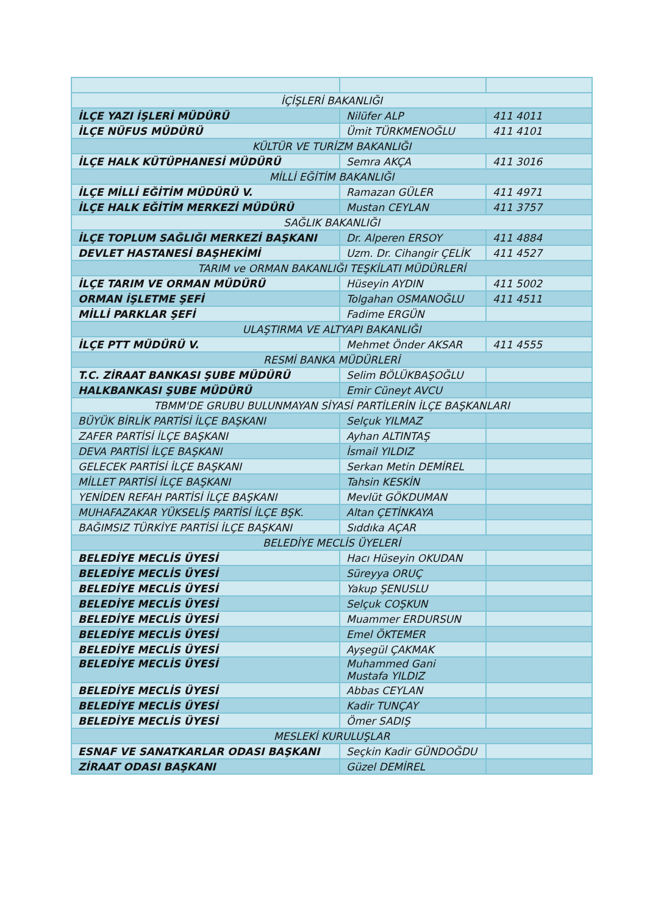| İÇİŞLERİ BAKANLIĞI | | |
| İLÇE YAZI İŞLERİ MÜDÜRÜ | Nilüfer ALP | 411 4011 |
| İLÇE NÜFUS MÜDÜRÜ | Ümit TÜRKMENOĞLU | 411 4101 |
| KÜLTÜR VE TURİZM BAKANLIĞI | | |
| İLÇE HALK KÜTÜPHANESİ MÜDÜRÜ | Semra AKÇA | 411 3016 |
| MİLLİ EĞİTİM BAKANLIĞI | | |
| İLÇE MİLLİ EĞİTİM MÜDÜRÜ V. | Ramazan GÜLER | 411 4971 |
| İLÇE HALK EĞİTİM MERKEZİ MÜDÜRÜ | Mustan CEYLAN | 411 3757 |
| SAĞLIK BAKANLIĞI | | |
| İLÇE TOPLUM SAĞLIĞI MERKEZİ BAŞKANI | Dr. Alperen ERSOY | 411 4884 |
| DEVLET HASTANESİ BAŞHEKİMİ | Uzm. Dr. Cihangir ÇELİK | 411 4527 |
| TARIM ve ORMAN BAKANLIĞI TEŞKİLATI MÜDÜRLERİ | | |
| İLÇE TARIM VE ORMAN MÜDÜRÜ | Hüseyin AYDIN | 411 5002 |
| ORMAN İŞLETME ŞEFİ | Tolgahan OSMANOĞLU | 411 4511 |
| MİLLİ PARKLAR ŞEFİ | Fadime ERGÜN | |
| ULAŞTIRMA VE ALTYAPI BAKANLIĞI | | |
| İLÇE PTT MÜDÜRÜ V. | Mehmet Önder AKSAR | 411 4555 |
| RESMİ BANKA MÜDÜRLERİ | | |
| T.C. ZİRAAT BANKASI ŞUBE MÜDÜRÜ | Selim BÖLÜKBAŞOĞLU | |
| HALKBANKASI ŞUBE MÜDÜRÜ | Emir Cüneyt AVCU | |
| TBMM'DE GRUBU BULUNMAYAN SİYASİ PARTİLERİN İLÇE BAŞKANLARI | | |
| BÜYÜK BİRLİK PARTİSİ İLÇE BAŞKANI | Selçuk YILMAZ | |
| ZAFER PARTİSİ İLÇE BAŞKANI | Ayhan ALTINTAŞ | |
| DEVA PARTİSİ İLÇE BAŞKANI | İsmail YILDIZ | |
| GELECEK PARTİSİ İLÇE BAŞKANI | Serkan Metin DEMİREL | |
| MİLLET PARTİSİ İLÇE BAŞKANI | Tahsin KESKİN | |
| YENİDEN REFAH PARTİSİ İLÇE BAŞKANI | Mevlüt GÖKDUMAN | |
| MUHAFAZAKAR YÜKSELİŞ PARTİSİ İLÇE BŞK. | Altan ÇETİNKAYA | |
| BAĞIMSIZ TÜRKİYE PARTİSİ İLÇE BAŞKANI | Sıddıka AÇAR | |
| BELEDİYE MECLİS ÜYELERİ | | |
| BELEDİYE MECLİS ÜYESİ | Hacı Hüseyin OKUDAN | |
| BELEDİYE MECLİS ÜYESİ | Süreyya ORUÇ | |
| BELEDİYE MECLİS ÜYESİ | Yakup ŞENUSLU | |
| BELEDİYE MECLİS ÜYESİ | Selçuk COŞKUN | |
| BELEDİYE MECLİS ÜYESİ | Muammer ERDURSUN | |
| BELEDİYE MECLİS ÜYESİ | Emel ÖKTEMER | |
| BELEDİYE MECLİS ÜYESİ | Ayşegül ÇAKMAK | |
| BELEDİYE MECLİS ÜYESİ | Muhammed Gani Mustafa YILDIZ | |
| BELEDİYE MECLİS ÜYESİ | Abbas CEYLAN | |
| BELEDİYE MECLİS ÜYESİ | Kadir TUNÇAY | |
| BELEDİYE MECLİS ÜYESİ | Ömer SADIŞ | |
| MESLEKİ KURULUŞLAR | | |
| ESNAF VE SANATKARLAR ODASI BAŞKANI | Seçkin Kadir GÜNDOĞDU | |
| ZİRAAT ODASI BAŞKANI | Güzel DEMİREL | |